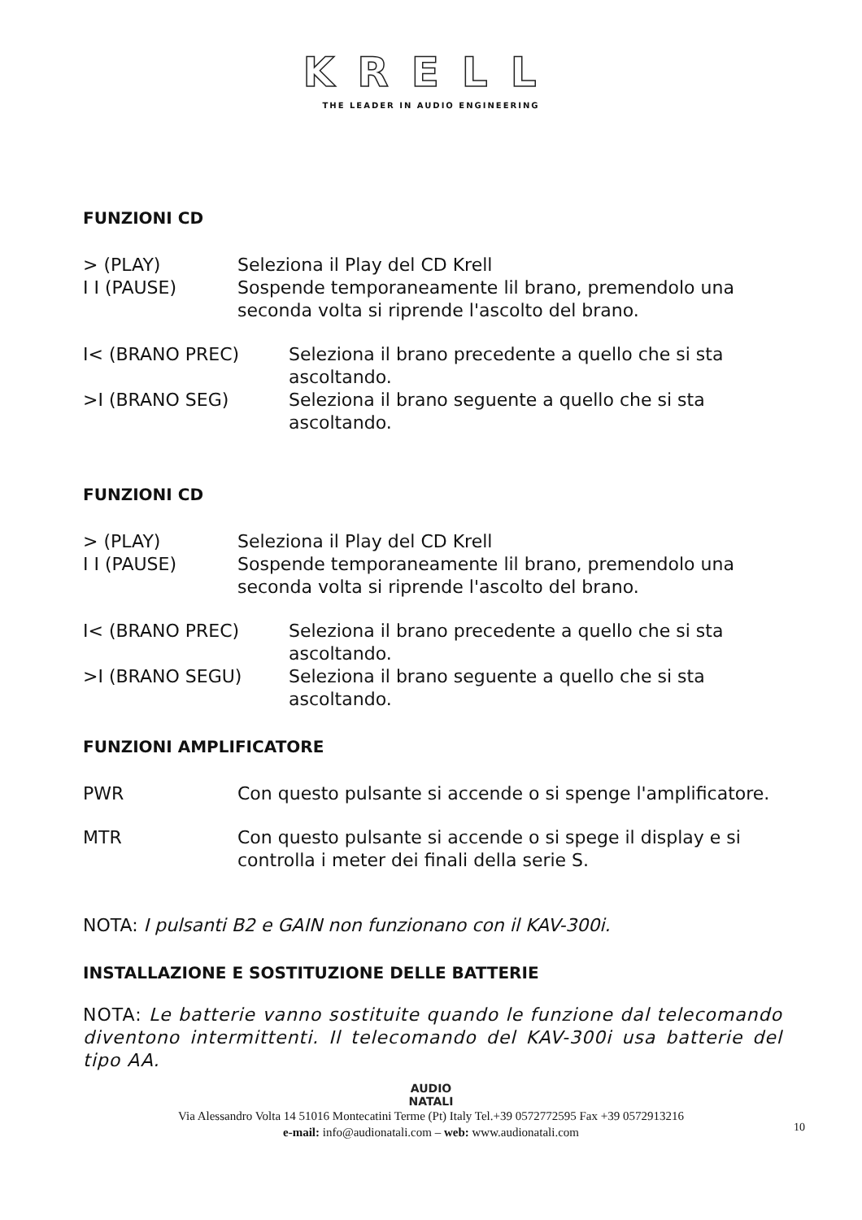KRELL
THE LEADER IN AUDIO ENGINEERING
FUNZIONI CD
> (PLAY) Seleziona il Play del CD Krell
I I (PAUSE) Sospende temporaneamente lil brano, premendolo una seconda volta si riprende l'ascolto del brano.
I< (BRANO PREC) Seleziona il brano precedente a quello che si sta ascoltando.
>I (BRANO SEG) Seleziona il brano seguente a quello che si sta ascoltando.
FUNZIONI CD
> (PLAY) Seleziona il Play del CD Krell
I I (PAUSE) Sospende temporaneamente lil brano, premendolo una seconda volta si riprende l'ascolto del brano.
I< (BRANO PREC) Seleziona il brano precedente a quello che si sta ascoltando.
>I (BRANO SEGU) Seleziona il brano seguente a quello che si sta ascoltando.
FUNZIONI AMPLIFICATORE
PWR Con questo pulsante si accende o si spenge l'amplificatore.
MTR Con questo pulsante si accende o si spege il display e si controlla i meter dei finali della serie S.
NOTA: I pulsanti B2 e GAIN non funzionano con il KAV-300i.
INSTALLAZIONE E SOSTITUZIONE DELLE BATTERIE
NOTA: Le batterie vanno sostituite quando le funzione dal telecomando diventono intermittenti. Il telecomando del KAV-300i usa batterie del tipo AA.
AUDIO
NATALI
Via Alessandro Volta 14 51016 Montecatini Terme (Pt) Italy Tel.+39 0572772595 Fax +39 0572913216
e-mail: info@audionatali.com – web: www.audionatali.com
10